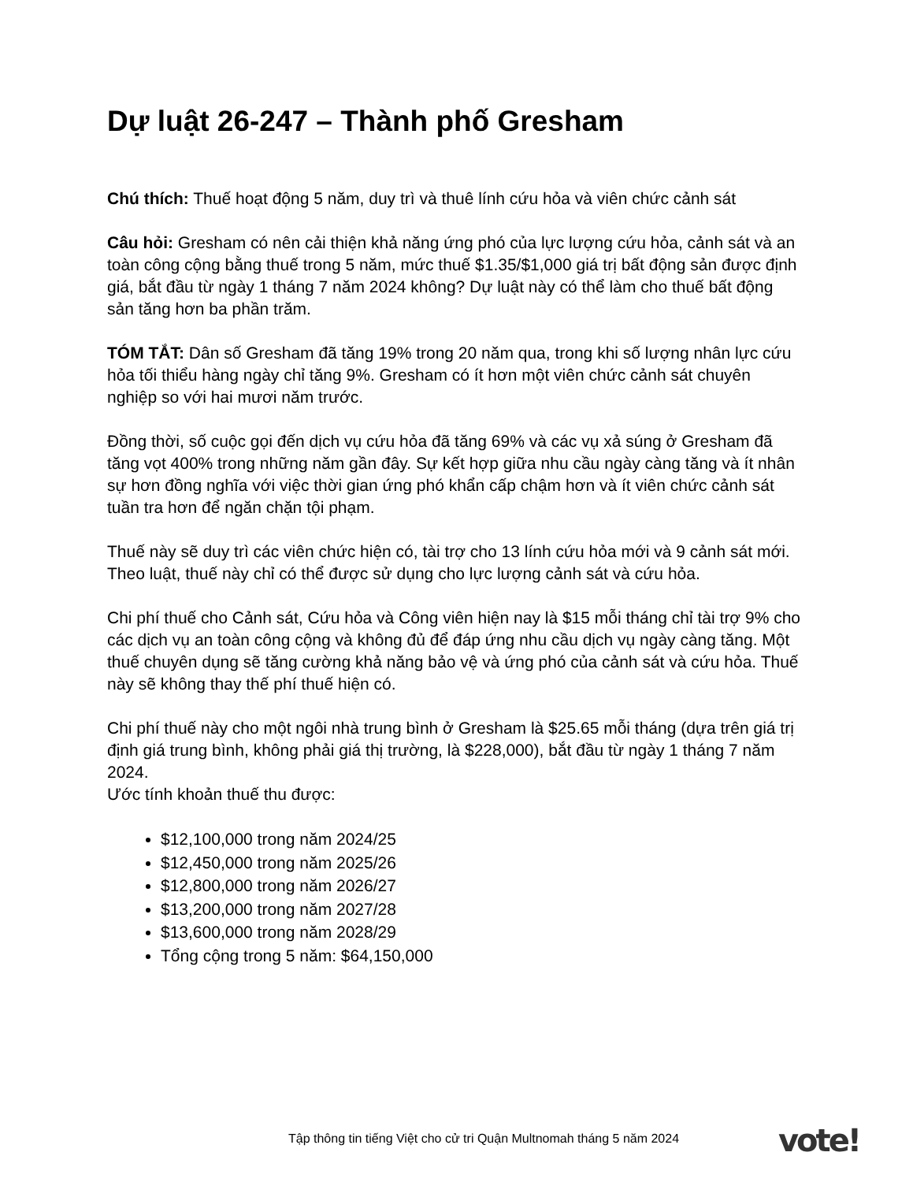Dự luật 26-247 – Thành phố Gresham
Chú thích: Thuế hoạt động 5 năm, duy trì và thuê lính cứu hỏa và viên chức cảnh sát
Câu hỏi: Gresham có nên cải thiện khả năng ứng phó của lực lượng cứu hỏa, cảnh sát và an toàn công cộng bằng thuế trong 5 năm, mức thuế $1.35/$1,000 giá trị bất động sản được định giá, bắt đầu từ ngày 1 tháng 7 năm 2024 không? Dự luật này có thể làm cho thuế bất động sản tăng hơn ba phần trăm.
TÓM TẮT: Dân số Gresham đã tăng 19% trong 20 năm qua, trong khi số lượng nhân lực cứu hỏa tối thiểu hàng ngày chỉ tăng 9%. Gresham có ít hơn một viên chức cảnh sát chuyên nghiệp so với hai mươi năm trước.
Đồng thời, số cuộc gọi đến dịch vụ cứu hỏa đã tăng 69% và các vụ xả súng ở Gresham đã tăng vọt 400% trong những năm gần đây. Sự kết hợp giữa nhu cầu ngày càng tăng và ít nhân sự hơn đồng nghĩa với việc thời gian ứng phó khẩn cấp chậm hơn và ít viên chức cảnh sát tuần tra hơn để ngăn chặn tội phạm.
Thuế này sẽ duy trì các viên chức hiện có, tài trợ cho 13 lính cứu hỏa mới và 9 cảnh sát mới. Theo luật, thuế này chỉ có thể được sử dụng cho lực lượng cảnh sát và cứu hỏa.
Chi phí thuế cho Cảnh sát, Cứu hỏa và Công viên hiện nay là $15 mỗi tháng chỉ tài trợ 9% cho các dịch vụ an toàn công cộng và không đủ để đáp ứng nhu cầu dịch vụ ngày càng tăng. Một thuế chuyên dụng sẽ tăng cường khả năng bảo vệ và ứng phó của cảnh sát và cứu hỏa. Thuế này sẽ không thay thế phí thuế hiện có.
Chi phí thuế này cho một ngôi nhà trung bình ở Gresham là $25.65 mỗi tháng (dựa trên giá trị định giá trung bình, không phải giá thị trường, là $228,000), bắt đầu từ ngày 1 tháng 7 năm 2024.
Ước tính khoản thuế thu được:
$12,100,000 trong năm 2024/25
$12,450,000 trong năm 2025/26
$12,800,000 trong năm 2026/27
$13,200,000 trong năm 2027/28
$13,600,000 trong năm 2028/29
Tổng cộng trong 5 năm: $64,150,000
Tập thông tin tiếng Việt cho cử tri Quận Multnomah tháng 5 năm 2024 vote!